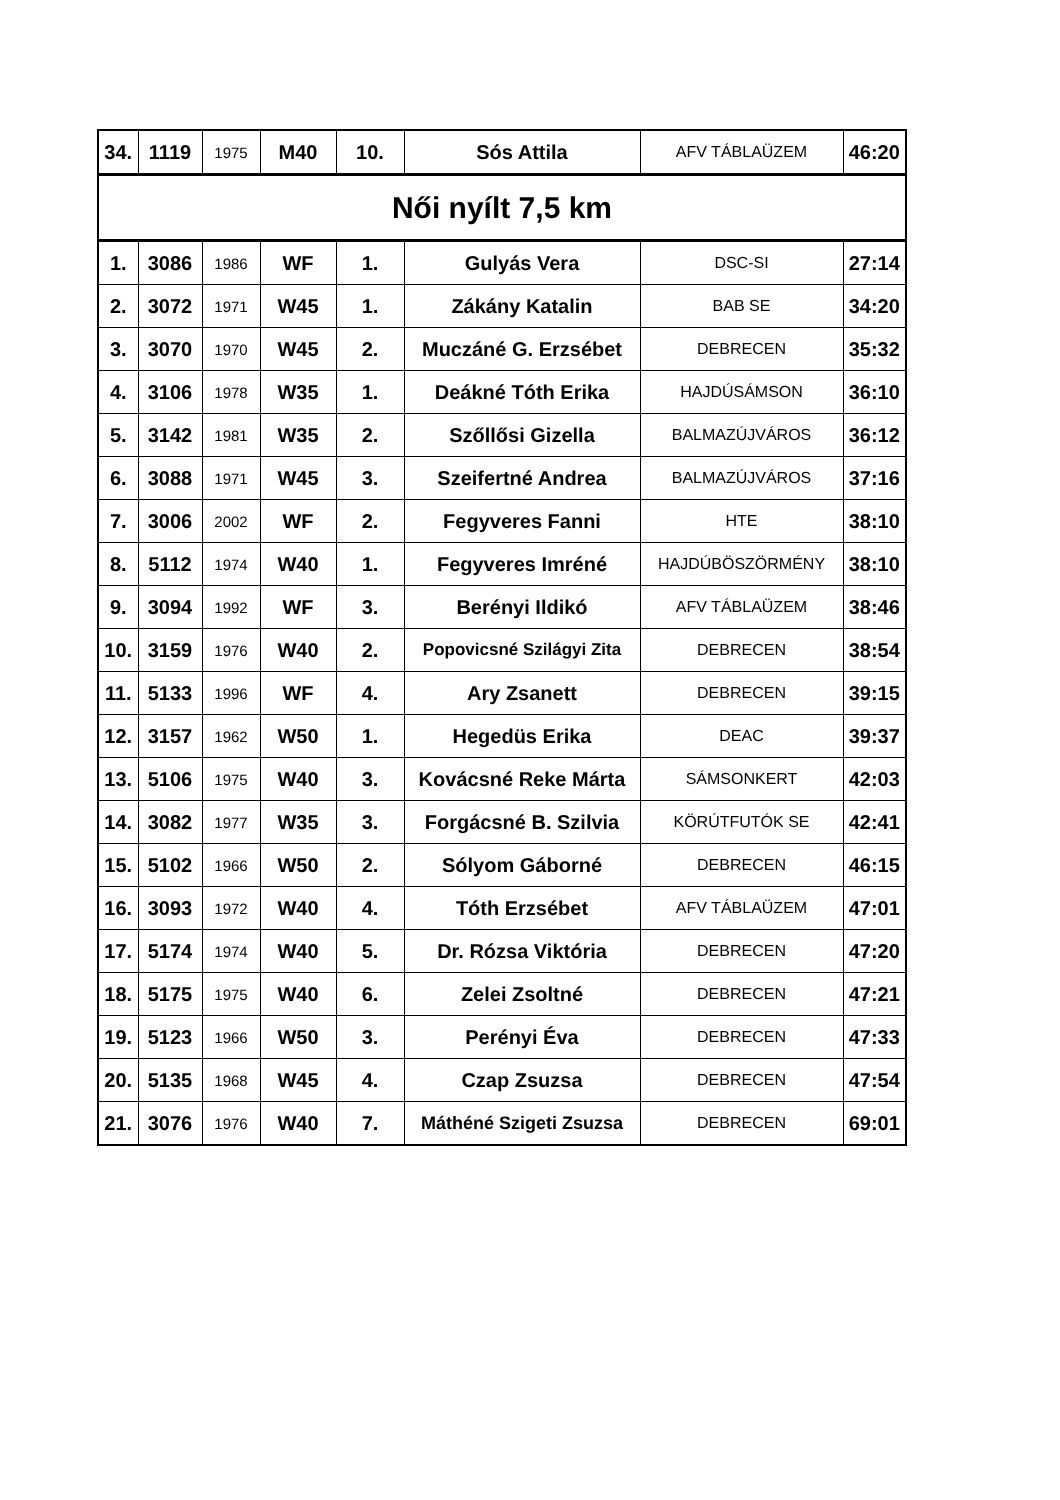| 34. | 1119 | 1975 | M40 | 10. | Sós Attila | AFV TÁBLAÜZEM | 46:20 |
| Női nyílt 7,5 km | | | | | | | |
| 1. | 3086 | 1986 | WF | 1. | Gulyás Vera | DSC-SI | 27:14 |
| 2. | 3072 | 1971 | W45 | 1. | Zákány Katalin | BAB SE | 34:20 |
| 3. | 3070 | 1970 | W45 | 2. | Muczáné G. Erzsébet | DEBRECEN | 35:32 |
| 4. | 3106 | 1978 | W35 | 1. | Deákné Tóth Erika | HAJDÚSÁMSON | 36:10 |
| 5. | 3142 | 1981 | W35 | 2. | Szőllősi Gizella | BALMAZÚJVÁROS | 36:12 |
| 6. | 3088 | 1971 | W45 | 3. | Szeifertné Andrea | BALMAZÚJVÁROS | 37:16 |
| 7. | 3006 | 2002 | WF | 2. | Fegyveres Fanni | HTE | 38:10 |
| 8. | 5112 | 1974 | W40 | 1. | Fegyveres Imréné | HAJDÚBÖSZÖRMÉNY | 38:10 |
| 9. | 3094 | 1992 | WF | 3. | Berényi Ildikó | AFV TÁBLAÜZEM | 38:46 |
| 10. | 3159 | 1976 | W40 | 2. | Popovicsné Szilágyi Zita | DEBRECEN | 38:54 |
| 11. | 5133 | 1996 | WF | 4. | Ary Zsanett | DEBRECEN | 39:15 |
| 12. | 3157 | 1962 | W50 | 1. | Hegedüs Erika | DEAC | 39:37 |
| 13. | 5106 | 1975 | W40 | 3. | Kovácsné Reke Márta | SÁMSONKERT | 42:03 |
| 14. | 3082 | 1977 | W35 | 3. | Forgácsné B. Szilvia | KÖRÚTFUTÓK SE | 42:41 |
| 15. | 5102 | 1966 | W50 | 2. | Sólyom Gáborné | DEBRECEN | 46:15 |
| 16. | 3093 | 1972 | W40 | 4. | Tóth Erzsébet | AFV TÁBLAÜZEM | 47:01 |
| 17. | 5174 | 1974 | W40 | 5. | Dr. Rózsa Viktória | DEBRECEN | 47:20 |
| 18. | 5175 | 1975 | W40 | 6. | Zelei Zsoltné | DEBRECEN | 47:21 |
| 19. | 5123 | 1966 | W50 | 3. | Perényi Éva | DEBRECEN | 47:33 |
| 20. | 5135 | 1968 | W45 | 4. | Czap Zsuzsa | DEBRECEN | 47:54 |
| 21. | 3076 | 1976 | W40 | 7. | Máthéné Szigeti Zsuzsa | DEBRECEN | 69:01 |